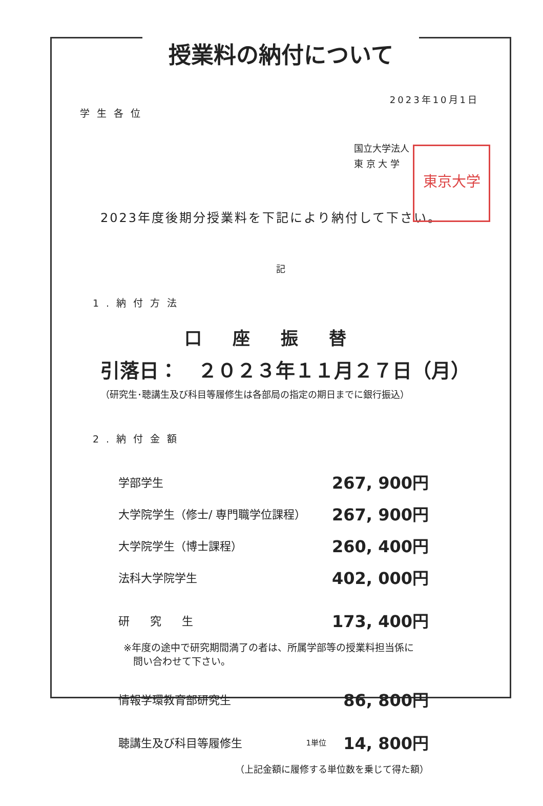授業料の納付について
2023年10月1日
学生各位
国立大学法人
東 京 大 学
東京大学
2023年度後期分授業料を下記により納付して下さい。
記
1.納付方法
口座振替
引落日：　２０２３年１１月２７日（月）
（研究生･聴講生及び科目等履修生は各部局の指定の期日までに銀行振込）
2.納付金額
| 学部学生 | | 267, 900円 |
| 大学院学生（修士/ 専門職学位課程） | | 267, 900円 |
| 大学院学生（博士課程） | | 260, 400円 |
| 法科大学院学生 | | 402, 000円 |
| 研究生 | | 173, 400円 |
| ※年度の途中で研究期間満了の者は、所属学部等の授業料担当係に 問い合わせて下さい。 | | |
| 情報学環教育部研究生 | | 86, 800円 |
| 聴講生及び科目等履修生 | 1単位 | 14, 800円 |
| （上記金額に履修する単位数を乗じて得た額） | | |